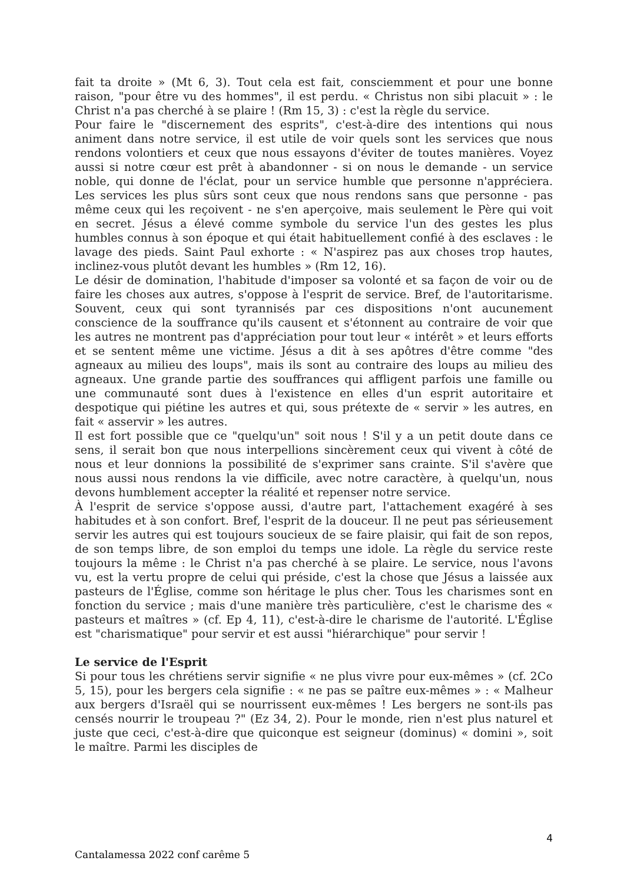fait ta droite » (Mt 6, 3). Tout cela est fait, consciemment et pour une bonne raison, "pour être vu des hommes", il est perdu. « Christus non sibi placuit » : le Christ n'a pas cherché à se plaire ! (Rm 15, 3) : c'est la règle du service.
Pour faire le "discernement des esprits", c'est-à-dire des intentions qui nous animent dans notre service, il est utile de voir quels sont les services que nous rendons volontiers et ceux que nous essayons d'éviter de toutes manières. Voyez aussi si notre cœur est prêt à abandonner - si on nous le demande - un service noble, qui donne de l'éclat, pour un service humble que personne n'appréciera. Les services les plus sûrs sont ceux que nous rendons sans que personne - pas même ceux qui les reçoivent - ne s'en aperçoive, mais seulement le Père qui voit en secret. Jésus a élevé comme symbole du service l'un des gestes les plus humbles connus à son époque et qui était habituellement confié à des esclaves : le lavage des pieds. Saint Paul exhorte : « N'aspirez pas aux choses trop hautes, inclinez-vous plutôt devant les humbles » (Rm 12, 16).
Le désir de domination, l'habitude d'imposer sa volonté et sa façon de voir ou de faire les choses aux autres, s'oppose à l'esprit de service. Bref, de l'autoritarisme. Souvent, ceux qui sont tyrannisés par ces dispositions n'ont aucunement conscience de la souffrance qu'ils causent et s'étonnent au contraire de voir que les autres ne montrent pas d'appréciation pour tout leur « intérêt » et leurs efforts et se sentent même une victime. Jésus a dit à ses apôtres d'être comme "des agneaux au milieu des loups", mais ils sont au contraire des loups au milieu des agneaux. Une grande partie des souffrances qui affligent parfois une famille ou une communauté sont dues à l'existence en elles d'un esprit autoritaire et despotique qui piétine les autres et qui, sous prétexte de « servir » les autres, en fait « asservir » les autres.
Il est fort possible que ce "quelqu'un" soit nous ! S'il y a un petit doute dans ce sens, il serait bon que nous interpellions sincèrement ceux qui vivent à côté de nous et leur donnions la possibilité de s'exprimer sans crainte. S'il s'avère que nous aussi nous rendons la vie difficile, avec notre caractère, à quelqu'un, nous devons humblement accepter la réalité et repenser notre service.
À l'esprit de service s'oppose aussi, d'autre part, l'attachement exagéré à ses habitudes et à son confort. Bref, l'esprit de la douceur. Il ne peut pas sérieusement servir les autres qui est toujours soucieux de se faire plaisir, qui fait de son repos, de son temps libre, de son emploi du temps une idole. La règle du service reste toujours la même : le Christ n'a pas cherché à se plaire. Le service, nous l'avons vu, est la vertu propre de celui qui préside, c'est la chose que Jésus a laissée aux pasteurs de l'Église, comme son héritage le plus cher. Tous les charismes sont en fonction du service ; mais d'une manière très particulière, c'est le charisme des « pasteurs et maîtres » (cf. Ep 4, 11), c'est-à-dire le charisme de l'autorité. L'Église est "charismatique" pour servir et est aussi "hiérarchique" pour servir !
Le service de l'Esprit
Si pour tous les chrétiens servir signifie « ne plus vivre pour eux-mêmes » (cf. 2Co 5, 15), pour les bergers cela signifie : « ne pas se paître eux-mêmes » : « Malheur aux bergers d'Israël qui se nourrissent eux-mêmes ! Les bergers ne sont-ils pas censés nourrir le troupeau ?" (Ez 34, 2). Pour le monde, rien n'est plus naturel et juste que ceci, c'est-à-dire que quiconque est seigneur (dominus) « domini », soit le maître. Parmi les disciples de
4
Cantalamessa 2022 conf carême 5